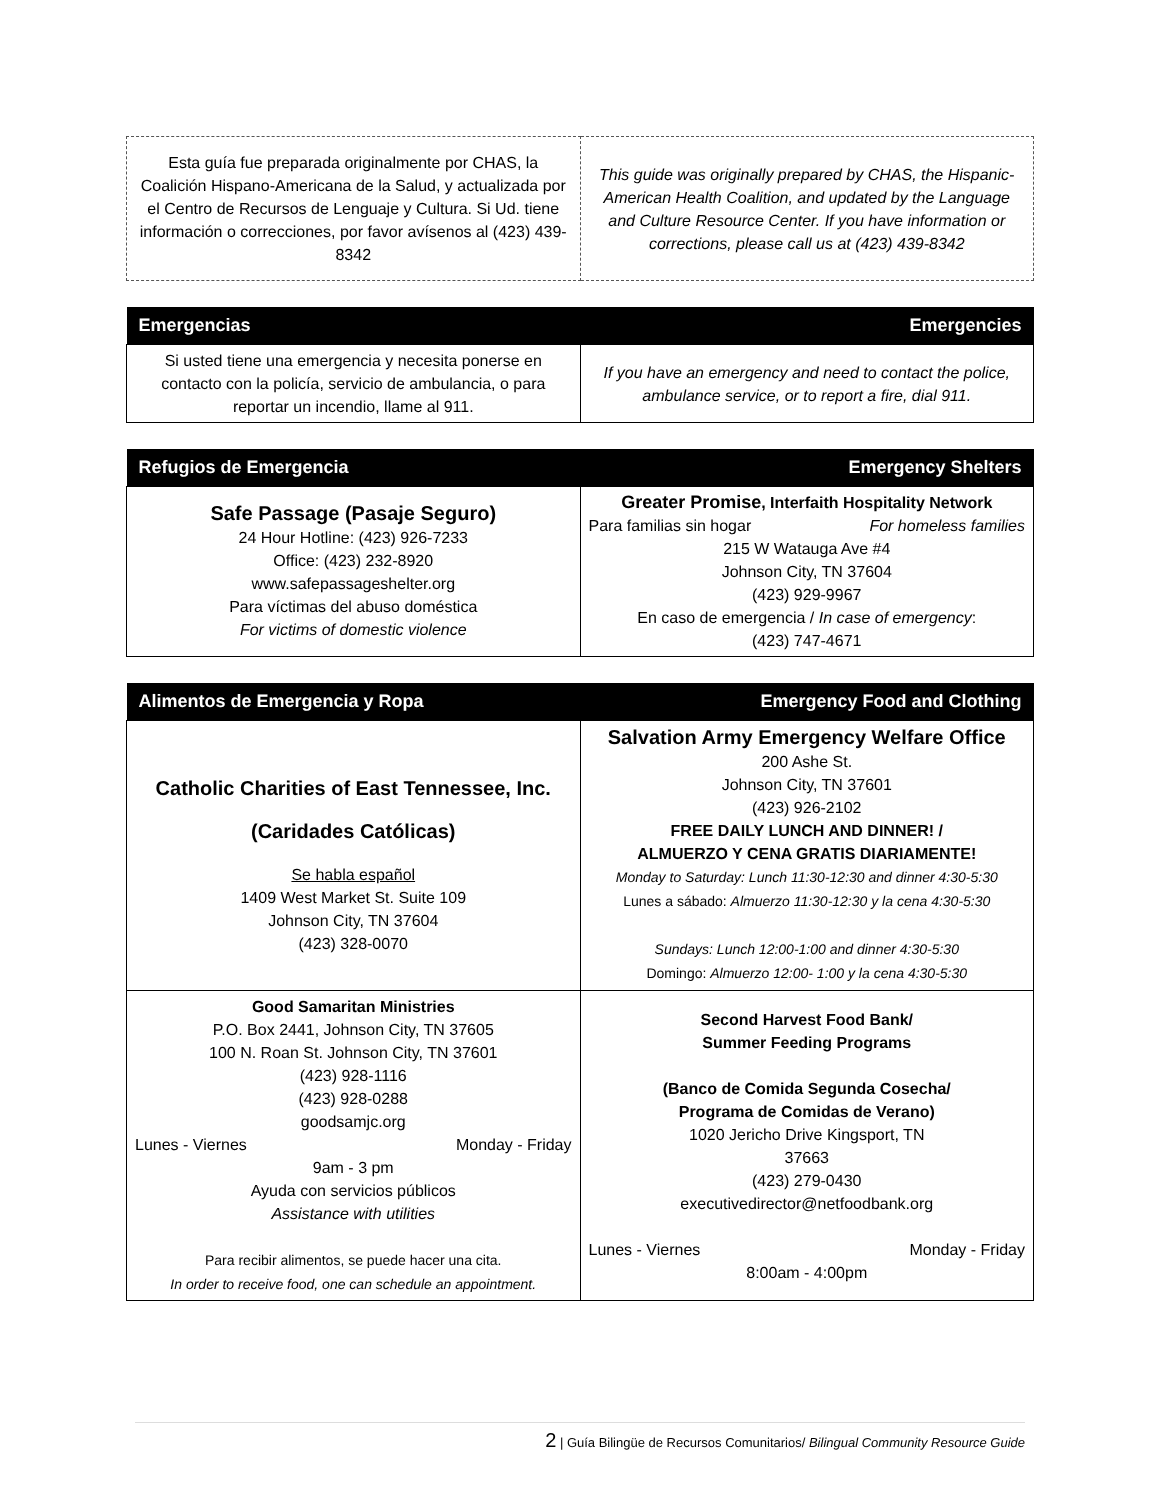| Esta guía fue preparada originalmente por CHAS, la Coalición Hispano-Americana de la Salud, y actualizada por el Centro de Recursos de Lenguaje y Cultura. Si Ud. tiene información o correcciones, por favor avísenos al (423) 439-8342 | This guide was originally prepared by CHAS, the Hispanic-American Health Coalition, and updated by the Language and Culture Resource Center. If you have information or corrections, please call us at (423) 439-8342 |
| Emergencias | Emergencies |
| --- | --- |
| Si usted tiene una emergencia y necesita ponerse en contacto con la policía, servicio de ambulancia, o para reportar un incendio, llame al 911. | If you have an emergency and need to contact the police, ambulance service, or to report a fire, dial 911. |
| Refugios de Emergencia | Emergency Shelters |
| --- | --- |
| Safe Passage (Pasaje Seguro) 24 Hour Hotline: (423) 926-7233 Office: (423) 232-8920 www.safepassageshelter.org Para víctimas del abuso doméstica For victims of domestic violence | Greater Promise , Interfaith Hospitality Network Para familias sin hogar For homeless families 215 W Watauga Ave #4 Johnson City, TN 37604 (423) 929-9967 En caso de emergencia / In case of emergency : (423) 747-4671 |
| Alimentos de Emergencia y Ropa | Emergency Food and Clothing |
| --- | --- |
| Catholic Charities of East Tennessee, Inc. (Caridades Católicas) Se habla español 1409 West Market St. Suite 109 Johnson City, TN 37604 (423) 328-0070 | Salvation Army Emergency Welfare Office 200 Ashe St. Johnson City, TN 37601 (423) 926-2102 FREE DAILY LUNCH AND DINNER! / ALMUERZO Y CENA GRATIS DIARIAMENTE! Monday to Saturday: Lunch 11:30-12:30 and dinner 4:30-5:30 Lunes a sábado: Almuerzo 11:30-12:30 y la cena 4:30-5:30 Sundays: Lunch 12:00-1:00 and dinner 4:30-5:30 Domingo: Almuerzo 12:00- 1:00 y la cena 4:30-5:30 |
| Good Samaritan Ministries P.O. Box 2441, Johnson City, TN 37605 100 N. Roan St. Johnson City, TN 37601 (423) 928-1116 (423) 928-0288 goodsamjc.org Lunes - Viernes Monday - Friday 9am - 3 pm Ayuda con servicios públicos Assistance with utilities Para recibir alimentos, se puede hacer una cita. In order to receive food, one can schedule an appointment. | Second Harvest Food Bank/ Summer Feeding Programs (Banco de Comida Segunda Cosecha/ Programa de Comidas de Verano) 1020 Jericho Drive Kingsport, TN 37663 (423) 279-0430 executivedirector@netfoodbank.org Lunes - Viernes Monday - Friday 8:00am - 4:00pm |
2 | Guía Bilingüe de Recursos Comunitarios/ Bilingual Community Resource Guide